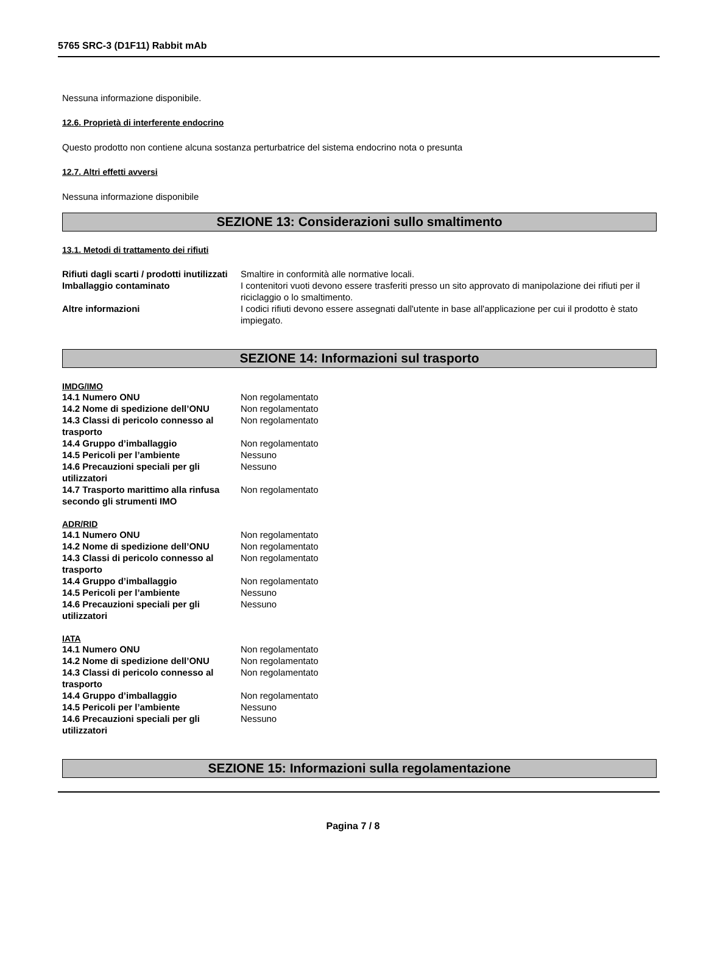5765 SRC-3 (D1F11) Rabbit mAb
Nessuna informazione disponibile.
12.6. Proprietà di interferente endocrino
Questo prodotto non contiene alcuna sostanza perturbatrice del sistema endocrino nota o presunta
12.7. Altri effetti avversi
Nessuna informazione disponibile
SEZIONE 13: Considerazioni sullo smaltimento
13.1. Metodi di trattamento dei rifiuti
| Rifiuti dagli scarti / prodotti inutilizzati | Smaltire in conformità alle normative locali. |
| Imballaggio contaminato | I contenitori vuoti devono essere trasferiti presso un sito approvato di manipolazione dei rifiuti per il riciclaggio o lo smaltimento. |
| Altre informazioni | I codici rifiuti devono essere assegnati dall'utente in base all'applicazione per cui il prodotto è stato impiegato. |
SEZIONE 14: Informazioni sul trasporto
IMDG/IMO
| 14.1 Numero ONU | Non regolamentato |
| 14.2 Nome di spedizione dell’ONU | Non regolamentato |
| 14.3 Classi di pericolo connesso al trasporto | Non regolamentato |
| 14.4 Gruppo d’imballaggio | Non regolamentato |
| 14.5 Pericoli per l’ambiente | Nessuno |
| 14.6 Precauzioni speciali per gli utilizzatori | Nessuno |
| 14.7 Trasporto marittimo alla rinfusa secondo gli strumenti IMO | Non regolamentato |
ADR/RID
| 14.1 Numero ONU | Non regolamentato |
| 14.2 Nome di spedizione dell’ONU | Non regolamentato |
| 14.3 Classi di pericolo connesso al trasporto | Non regolamentato |
| 14.4 Gruppo d’imballaggio | Non regolamentato |
| 14.5 Pericoli per l’ambiente | Nessuno |
| 14.6 Precauzioni speciali per gli utilizzatori | Nessuno |
IATA
| 14.1 Numero ONU | Non regolamentato |
| 14.2 Nome di spedizione dell’ONU | Non regolamentato |
| 14.3 Classi di pericolo connesso al trasporto | Non regolamentato |
| 14.4 Gruppo d’imballaggio | Non regolamentato |
| 14.5 Pericoli per l’ambiente | Nessuno |
| 14.6 Precauzioni speciali per gli utilizzatori | Nessuno |
SEZIONE 15: Informazioni sulla regolamentazione
Pagina 7 / 8